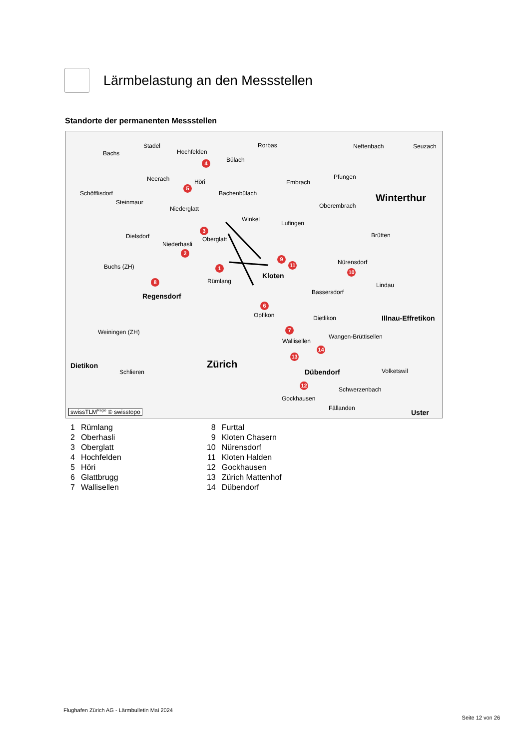Lärmbelastung an den Messstellen
Standorte der permanenten Messstellen
Stadel
Bachs Hochfelden
Rorbas Neftenbach Seuzach
Bülach
Neerach Höri Embrach
Pfungen
Schöfflisdorf Bachenbülach
Steinmaur
Niederglatt Oberembrach
Winterthur
Winkel
Lufingen
Dielsdorf Oberglatt
Niederhasli
Brütten
Nürensdorf
Buchs (ZH)
Kloten
Rümlang
Lindau
Bassersdorf Regensdorf
Opfikon Dietlikon Illnau-Effretikon
Weiningen (ZH)
Wangen-Brüttisellen
Wallisellen
Dietikon Zürich
Schlieren Dübendorf Volketswil
Schwerzenbach
Gockhausen
Fällanden
Uster swissTLM<sup>Regio</sup> © swisstopo
3
4
5
2
1
8
9
11
10
6
7
14
13
12
| 1 | Rümlang | 8 | Furttal |
| 2 | Oberhasli | 9 | Kloten Chasern |
| 3 | Oberglatt | 10 | Nürensdorf |
| 4 | Hochfelden | 11 | Kloten Halden |
| 5 | Höri | 12 | Gockhausen |
| 6 | Glattbrugg | 13 | Zürich Mattenhof |
| 7 | Wallisellen | 14 | Dübendorf |
Flughafen Zürich AG - Lärmbulletin Mai 2024
Seite 12 von 26